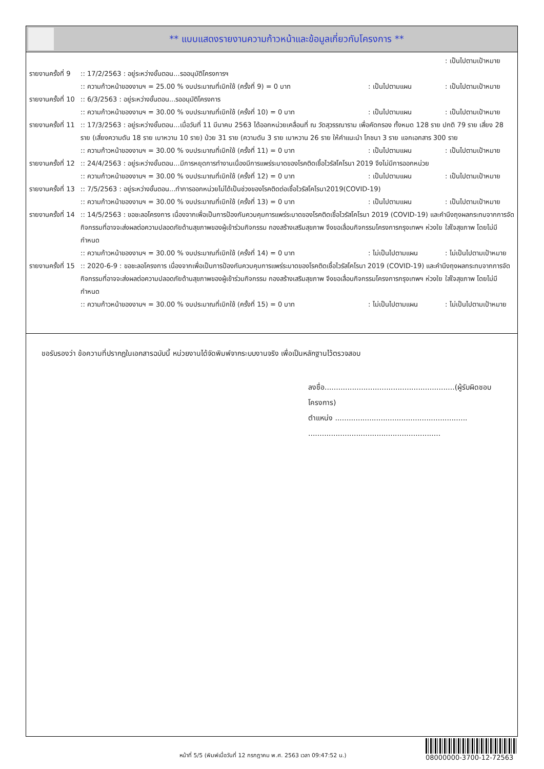** แบบแสดงรายงานความก้าวหน้าและข้อมูลเกี่ยวกับโครงการ **
: เป็นไปตามเป้าหมาย
รายงานครั้งที่ 9 :: 17/2/2563 : อยู่ระหว่างขั้นตอน...รออนุมัติโครงการฯ
:: ความก้าวหน้าของงานฯ = 25.00 % งบประมาณที่เบิกใช้ (ครั้งที่ 9) = 0 บาท: เป็นไปตามแผน: เป็นไปตามเป้าหมาย
รายงานครั้งที่ 10 :: 6/3/2563 : อยู่ระหว่างขั้นตอน...รออนุมัติโครงการ
:: ความก้าวหน้าของงานฯ = 30.00 % งบประมาณที่เบิกใช้ (ครั้งที่ 10) = 0 บาท: เป็นไปตามแผน: เป็นไปตามเป้าหมาย
รายงานครั้งที่ 11 :: 17/3/2563 : อยู่ระหว่างขั้นตอน...เมื่อวันที่ 11 มีนาคม 2563 ได้ออกหน่วยเคลื่อนที่ ณ วัดสุวรรณาราม เพื่อคัดกรอง ทั้งหมด 128 ราย ปกติ 79 ราย เสี่ยง 28 ราย (เสี่ยงความดัน 18 ราย เบาหวาน 10 ราย) ป่วย 31 ราย (ความดัน 3 ราย เบาหวาน 26 ราย ให้คำแนะนำ โภชนา 3 ราย แจกเอกสาร 300 ราย
:: ความก้าวหน้าของงานฯ = 30.00 % งบประมาณที่เบิกใช้ (ครั้งที่ 11) = 0 บาท: เป็นไปตามแผน: เป็นไปตามเป้าหมาย
รายงานครั้งที่ 12 :: 24/4/2563 : อยู่ระหว่างขั้นตอน...มีการหยุดการทำงานเนื่องมีการแพร่ระบาดของโรคติดเชื้อไวรัสโคโรนา 2019 จึงไม่มีการออกหน่วย
:: ความก้าวหน้าของงานฯ = 30.00 % งบประมาณที่เบิกใช้ (ครั้งที่ 12) = 0 บาท: เป็นไปตามแผน: เป็นไปตามเป้าหมาย
รายงานครั้งที่ 13 :: 7/5/2563 : อยู่ระหว่างขั้นตอน...ทำการออกหน่วยไม่ได้เป็นช่วงของโรคติดต่อเชื้อไวรัสโคโรนา2019(COVID-19)
:: ความก้าวหน้าของงานฯ = 30.00 % งบประมาณที่เบิกใช้ (ครั้งที่ 13) = 0 บาท: เป็นไปตามแผน: เป็นไปตามเป้าหมาย
รายงานครั้งที่ 14 :: 14/5/2563 : ขอชะลอโครงการ เนื่องจากเพื่อเป็นการป้องกันควบคุมการแพร่ระบาดของโรคติดเชื้อไวรัสโคโรนา 2019 (COVID-19) และคำนึงถุงผลกระทบจากการจัดกิจกรรมที่อาจจะส่งผลต่อความปลอดภัยด้านสุขภาพของผู้เข้าร่วมกิจกรรม กองสร้างเสริมสุขภาพ จึงขอเลื่อนกิจกรรมโครงการกรุงเทพฯ ห่วงใย ใส่ใจสุขภาพ โดยไม่มีกำหนด
:: ความก้าวหน้าของงานฯ = 30.00 % งบประมาณที่เบิกใช้ (ครั้งที่ 14) = 0 บาท: ไม่เป็นไปตามแผน: ไม่เป็นไปตามเป้าหมาย
รายงานครั้งที่ 15 :: 2020-6-9 : ขอชะลอโครงการ เนื่องจากเพื่อเป็นการป้องกันควบคุมการแพร่ระบาดของโรคติดเชื้อไวรัสโคโรนา 2019 (COVID-19) และคำนึงถุงผลกระทบจากการจัดกิจกรรมที่อาจจะส่งผลต่อความปลอดภัยด้านสุขภาพของผู้เข้าร่วมกิจกรรม กองสร้างเสริมสุขภาพ จึงขอเลื่อนกิจกรรมโครงการกรุงเทพฯ ห่วงใย ใส่ใจสุขภาพ โดยไม่มีกำหนด
:: ความก้าวหน้าของงานฯ = 30.00 % งบประมาณที่เบิกใช้ (ครั้งที่ 15) = 0 บาท: ไม่เป็นไปตามแผน: ไม่เป็นไปตามเป้าหมาย
ขอรับรองว่า ข้อความที่ปรากฏในเอกสารฉบับนี้ หน่วยงานได้จัดพิมพ์จากระบบงานจริง เพื่อเป็นหลักฐานไว้ตรวจสอบ
ลงชื่อ.........................................................(ผู้รับผิดชอบโครงการ)
ตำแหน่ง ..........................................................
..........................................................
หน้าที่ 5/5 (พิมพ์เมื่อวันที่ 12 กรกฎาคม พ.ศ. 2563 เวลา 09:47:52 น.)
08000000-3700-12-72563